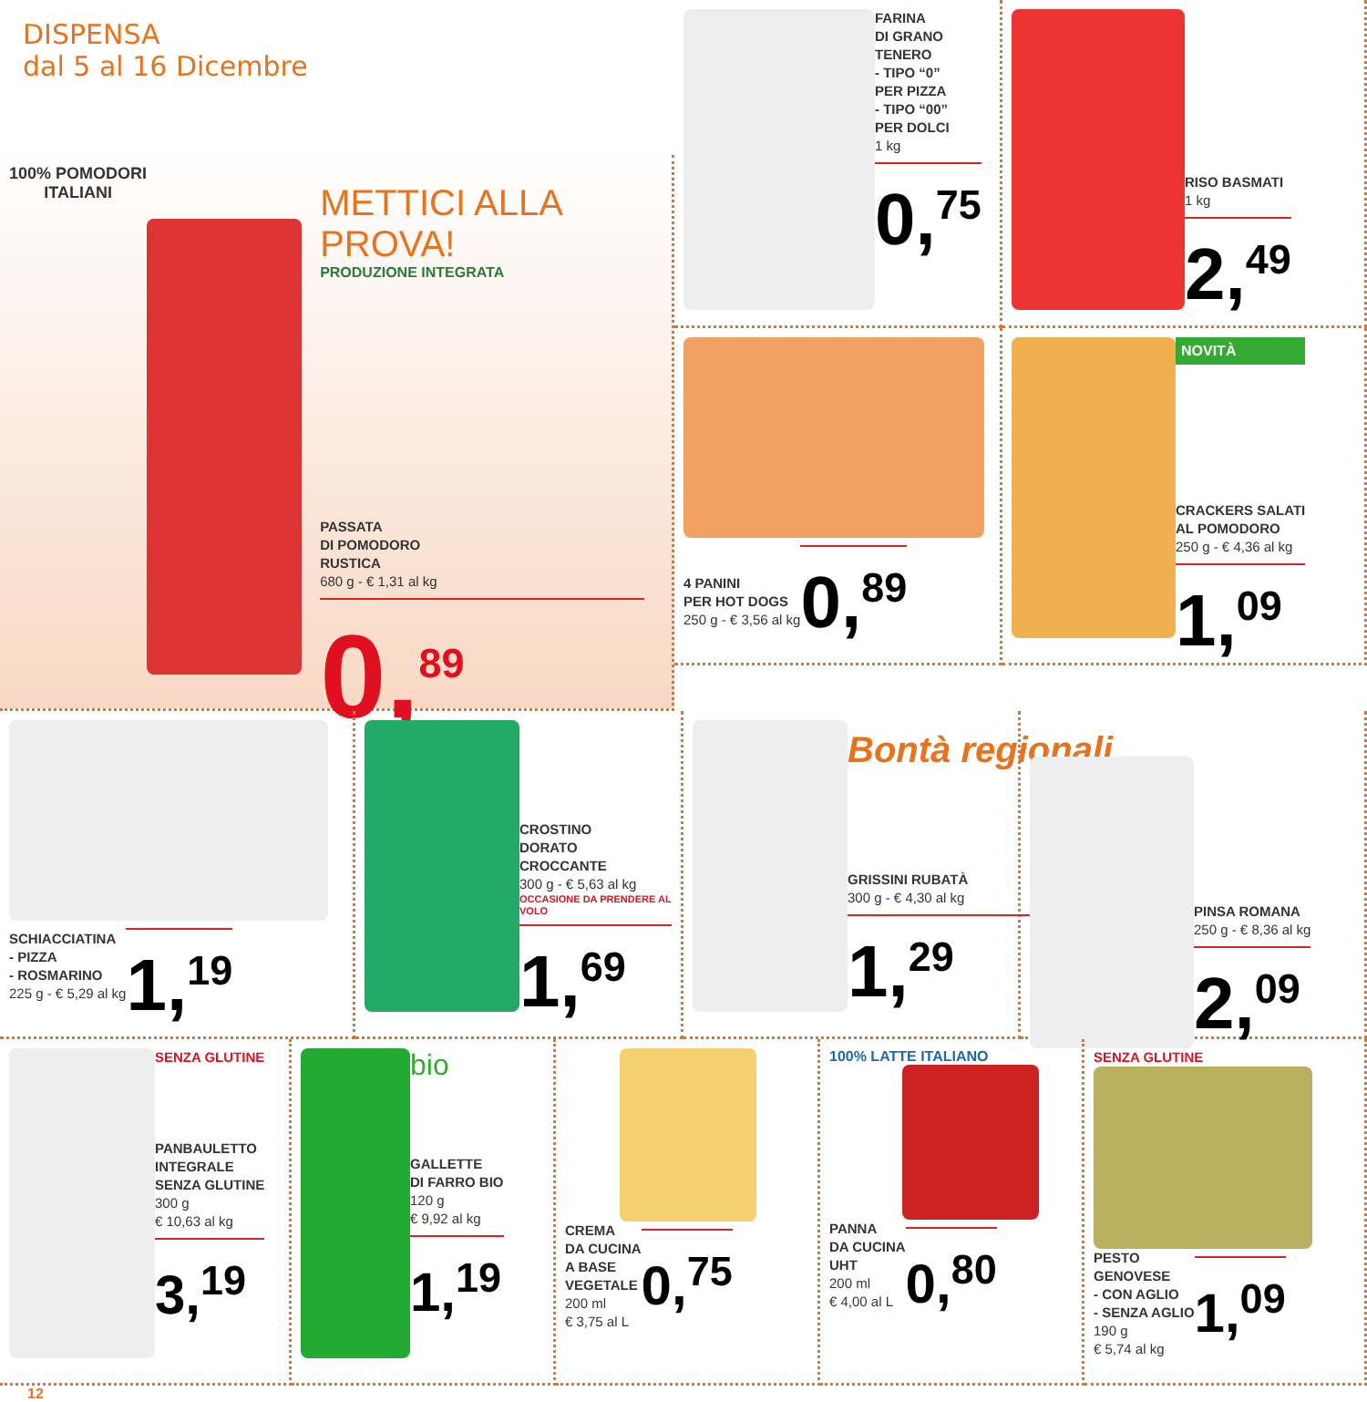DISPENSA
dal 5 al 16 Dicembre
100% POMODORI ITALIANI
METTICI ALLA PROVA!
PRODUZIONE INTEGRATA
PASSATA
DI POMODORO
RUSTICA
680 g - € 1,31 al kg
0,<sup>89</sup>
FARINA
DI GRANO
TENERO
- TIPO “0”
PER PIZZA
- TIPO “00”
PER DOLCI
1 kg
0,<sup>75</sup>
RISO BASMATI
1 kg
2,<sup>49</sup>
4 PANINI
PER HOT DOGS
250 g - € 3,56 al kg
0,<sup>89</sup>
NOVITÀ
CRACKERS SALATI
AL POMODORO
250 g - € 4,36 al kg
1,<sup>09</sup>
SCHIACCIATINA
- PIZZA
- ROSMARINO
225 g - € 5,29 al kg
1,<sup>19</sup>
CROSTINO
DORATO
CROCCANTE
300 g - € 5,63 al kg
OCCASIONE DA PRENDERE AL VOLO
1,<sup>69</sup>
Bontà regionali
GRISSINI RUBATÀ
300 g - € 4,30 al kg
1,<sup>29</sup>
PINSA ROMANA
250 g - € 8,36 al kg
2,<sup>09</sup>
SENZA GLUTINE
PANBAULETTO
INTEGRALE
SENZA GLUTINE
300 g
€ 10,63 al kg
3,<sup>19</sup>
bio
GALLETTE
DI FARRO BIO
120 g
€ 9,92 al kg
1,<sup>19</sup>
CREMA
DA CUCINA
A BASE
VEGETALE
200 ml
€ 3,75 al L
0,<sup>75</sup>
100% LATTE ITALIANO
PANNA
DA CUCINA
UHT
200 ml
€ 4,00 al L
0,<sup>80</sup>
SENZA GLUTINE
PESTO
GENOVESE
- CON AGLIO
- SENZA AGLIO
190 g
€ 5,74 al kg
1,<sup>09</sup>
12